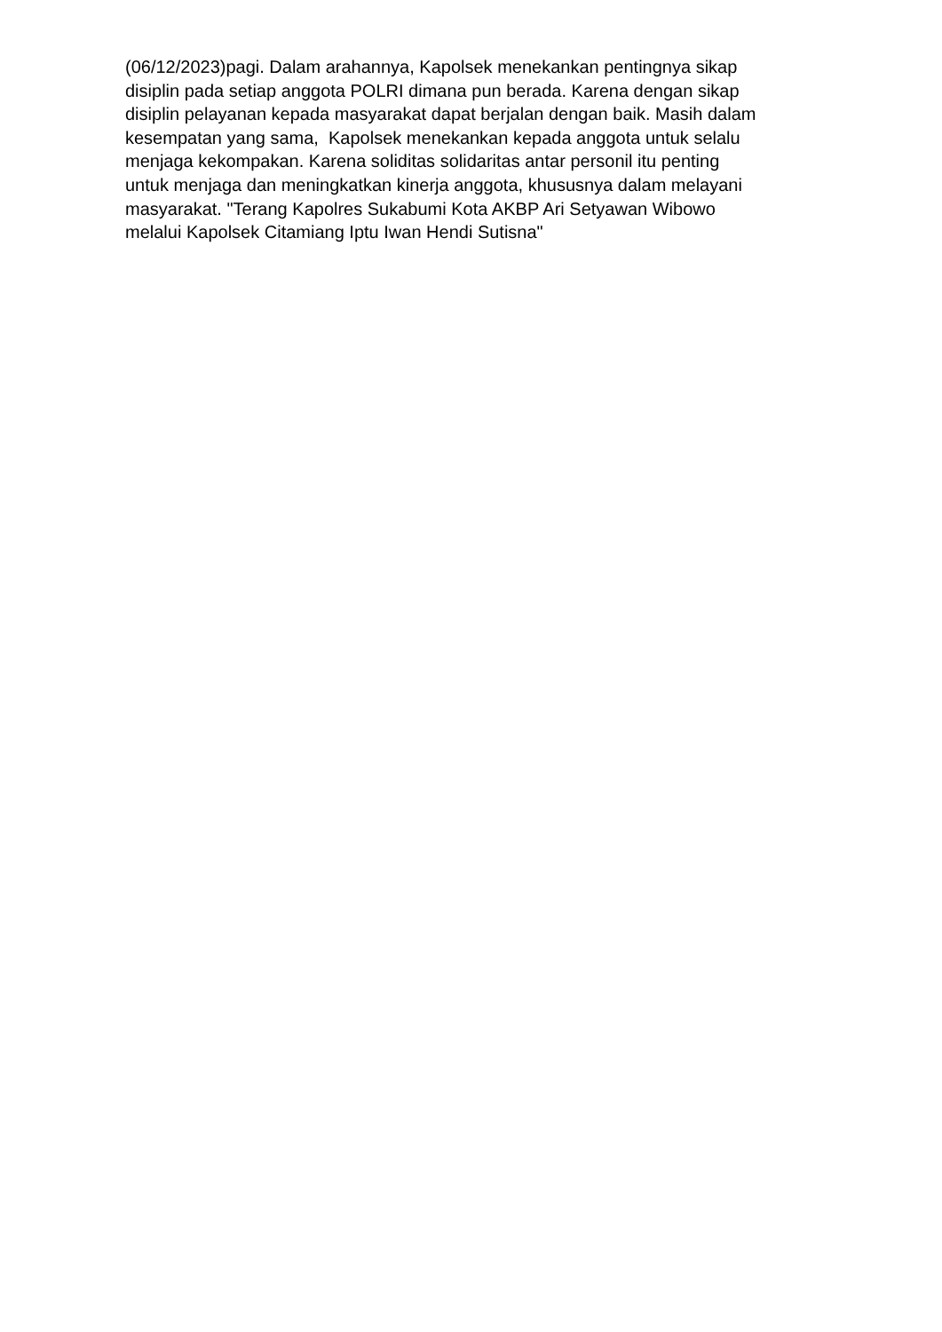(06/12/2023)pagi. Dalam arahannya, Kapolsek menekankan pentingnya sikap
disiplin pada setiap anggota POLRI dimana pun berada. Karena dengan sikap
disiplin pelayanan kepada masyarakat dapat berjalan dengan baik. Masih dalam
kesempatan yang sama, Kapolsek menekankan kepada anggota untuk selalu
menjaga kekompakan. Karena soliditas solidaritas antar personil itu penting
untuk menjaga dan meningkatkan kinerja anggota, khususnya dalam melayani
masyarakat. "Terang Kapolres Sukabumi Kota AKBP Ari Setyawan Wibowo
melalui Kapolsek Citamiang Iptu Iwan Hendi Sutisna"